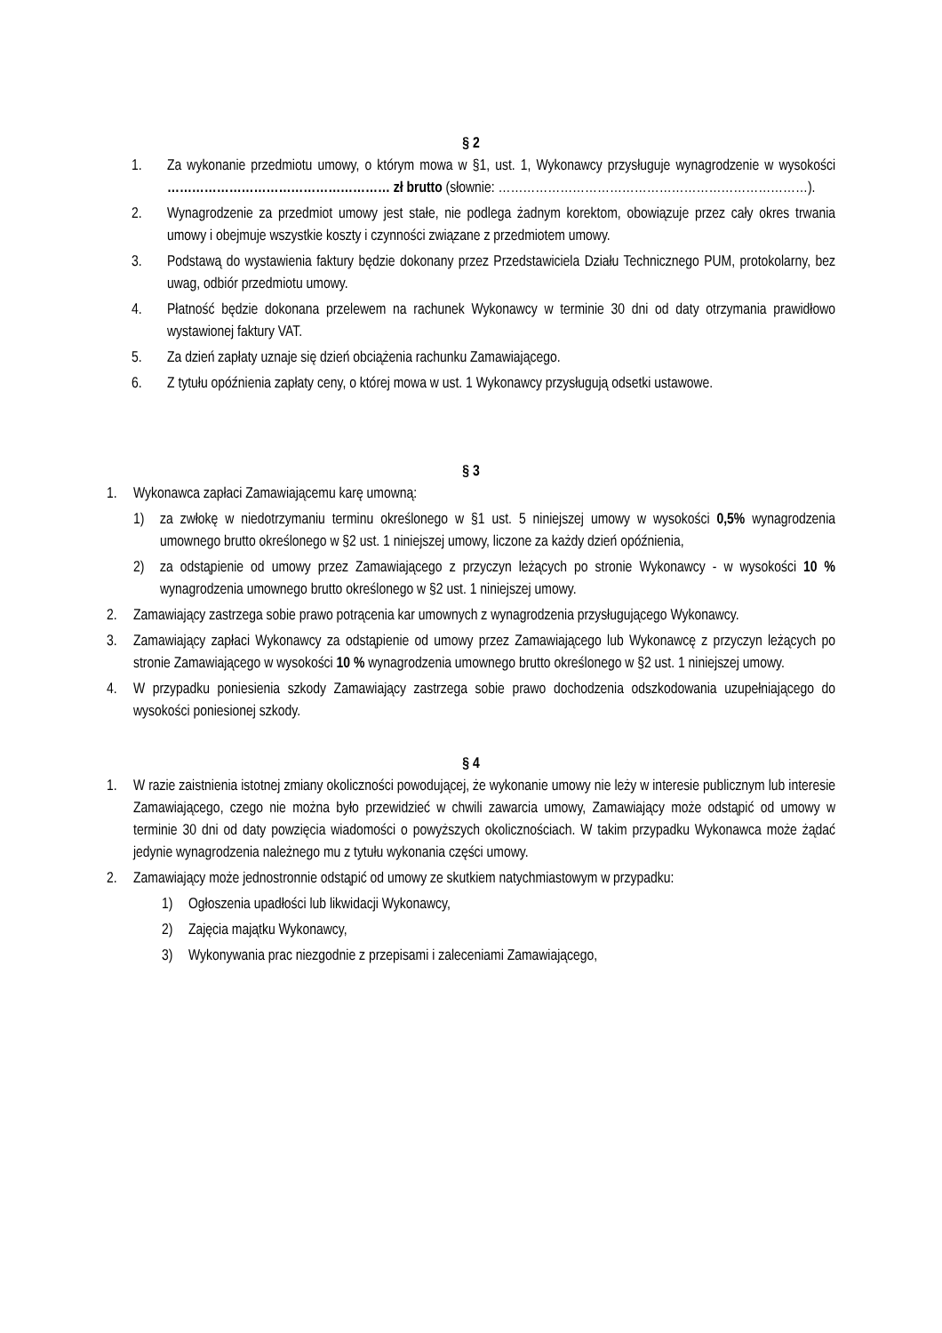§ 2
1. Za wykonanie przedmiotu umowy, o którym mowa w §1, ust. 1, Wykonawcy przysługuje wynagrodzenie w wysokości ……………………………………………… zł brutto (słownie: …………………………………………………………………).
2. Wynagrodzenie za przedmiot umowy jest stałe, nie podlega żadnym korektom, obowiązuje przez cały okres trwania umowy i obejmuje wszystkie koszty i czynności związane z przedmiotem umowy.
3. Podstawą do wystawienia faktury będzie dokonany przez Przedstawiciela Działu Technicznego PUM, protokolarny, bez uwag, odbiór przedmiotu umowy.
4. Płatność będzie dokonana przelewem na rachunek Wykonawcy w terminie 30 dni od daty otrzymania prawidłowo wystawionej faktury VAT.
5. Za dzień zapłaty uznaje się dzień obciążenia rachunku Zamawiającego.
6. Z tytułu opóźnienia zapłaty ceny, o której mowa w ust. 1 Wykonawcy przysługują odsetki ustawowe.
§ 3
1. Wykonawca zapłaci Zamawiającemu karę umowną:
1) za zwłokę w niedotrzymaniu terminu określonego w §1 ust. 5 niniejszej umowy w wysokości 0,5% wynagrodzenia umownego brutto określonego w §2 ust. 1 niniejszej umowy, liczone za każdy dzień opóźnienia,
2) za odstąpienie od umowy przez Zamawiającego z przyczyn leżących po stronie Wykonawcy - w wysokości 10 % wynagrodzenia umownego brutto określonego w §2 ust. 1 niniejszej umowy.
2. Zamawiający zastrzega sobie prawo potrącenia kar umownych z wynagrodzenia przysługującego Wykonawcy.
3. Zamawiający zapłaci Wykonawcy za odstąpienie od umowy przez Zamawiającego lub Wykonawcę z przyczyn leżących po stronie Zamawiającego w wysokości 10 % wynagrodzenia umownego brutto określonego w §2 ust. 1 niniejszej umowy.
4. W przypadku poniesienia szkody Zamawiający zastrzega sobie prawo dochodzenia odszkodowania uzupełniającego do wysokości poniesionej szkody.
§ 4
1. W razie zaistnienia istotnej zmiany okoliczności powodującej, że wykonanie umowy nie leży w interesie publicznym lub interesie Zamawiającego, czego nie można było przewidzieć w chwili zawarcia umowy, Zamawiający może odstąpić od umowy w terminie 30 dni od daty powzięcia wiadomości o powyższych okolicznościach. W takim przypadku Wykonawca może żądać jedynie wynagrodzenia należnego mu z tytułu wykonania części umowy.
2. Zamawiający może jednostronnie odstąpić od umowy ze skutkiem natychmiastowym w przypadku:
1) Ogłoszenia upadłości lub likwidacji Wykonawcy,
2) Zajęcia majątku Wykonawcy,
3) Wykonywania prac niezgodnie z przepisami i zaleceniami Zamawiającego,